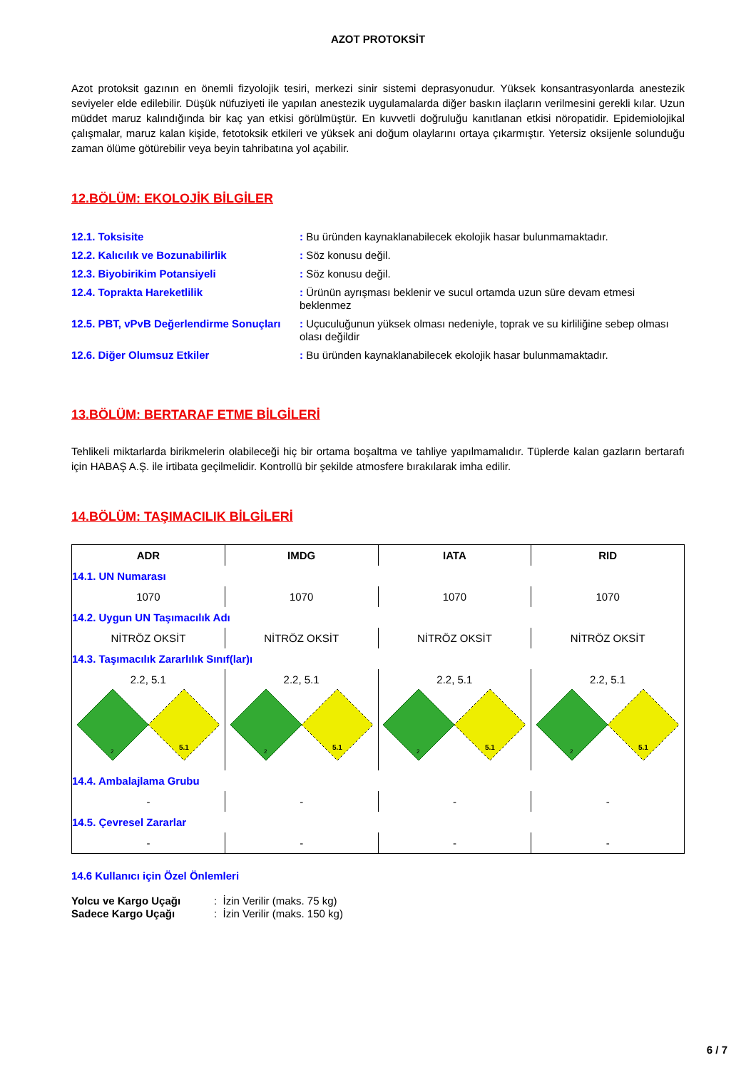AZOT PROTOKSİT
Azot protoksit gazının en önemli fizyolojik tesiri, merkezi sinir sistemi deprasyonudur. Yüksek konsantrasyonlarda anestezik seviyeler elde edilebilir. Düşük nüfuziyeti ile yapılan anestezik uygulamalarda diğer baskın ilaçların verilmesini gerekli kılar. Uzun müddet maruz kalındığında bir kaç yan etkisi görülmüştür. En kuvvetli doğruluğu kanıtlanan etkisi nöropatidir. Epidemiolojikal çalışmalar, maruz kalan kişide, fetotoksik etkileri ve yüksek ani doğum olaylarını ortaya çıkarmıştır. Yetersiz oksijenle solunduğu zaman ölüme götürebilir veya beyin tahribatına yol açabilir.
12.BÖLÜM: EKOLOJİK BİLGİLER
| 12.1. Toksisite | : Bu üründen kaynaklanabilecek ekolojik hasar bulunmamaktadır. |
| 12.2. Kalıcılık ve Bozunabilirlik | : Söz konusu değil. |
| 12.3. Biyobirikim Potansiyeli | : Söz konusu değil. |
| 12.4. Toprakta Hareketlilik | : Ürünün ayrışması beklenir ve sucul ortamda uzun süre devam etmesi beklenmez |
| 12.5. PBT, vPvB Değerlendirme Sonuçları | : Uçuculuğunun yüksek olması nedeniyle, toprak ve su kirliliğine sebep olması olası değildir |
| 12.6. Diğer Olumsuz Etkiler | : Bu üründen kaynaklanabilecek ekolojik hasar bulunmamaktadır. |
13.BÖLÜM: BERTARAF ETME BİLGİLERİ
Tehlikeli miktarlarda birikmelerin olabileceği hiç bir ortama boşaltma ve tahliye yapılmamalıdır. Tüplerde kalan gazların bertarafı için HABAŞ A.Ş. ile irtibata geçilmelidir. Kontrollü bir şekilde atmosfere bırakılarak imha edilir.
14.BÖLÜM: TAŞIMACILIK BİLGİLERİ
| ADR | IMDG | IATA | RID |
| --- | --- | --- | --- |
| 14.1. UN Numarası | | | |
| 1070 | 1070 | 1070 | 1070 |
| 14.2. Uygun UN Taşımacılık Adı | | | |
| NİTRÖZ OKSİT | NİTRÖZ OKSİT | NİTRÖZ OKSİT | NİTRÖZ OKSİT |
| 14.3. Taşımacılık Zararlılık Sınıf(lar)ı | | | |
| 2.2, 5.1 2 5.1 | 2.2, 5.1 2 5.1 | 2.2, 5.1 2 5.1 | 2.2, 5.1 2 5.1 |
| 14.4. Ambalajlama Grubu | | | |
| - | - | - | - |
| 14.5. Çevresel Zararlar | | | |
| - | - | - | - |
14.6 Kullanıcı için Özel Önlemleri
| Yolcu ve Kargo Uçağı | : İzin Verilir (maks. 75 kg) |
| Sadece Kargo Uçağı | : İzin Verilir (maks. 150 kg) |
6 / 7